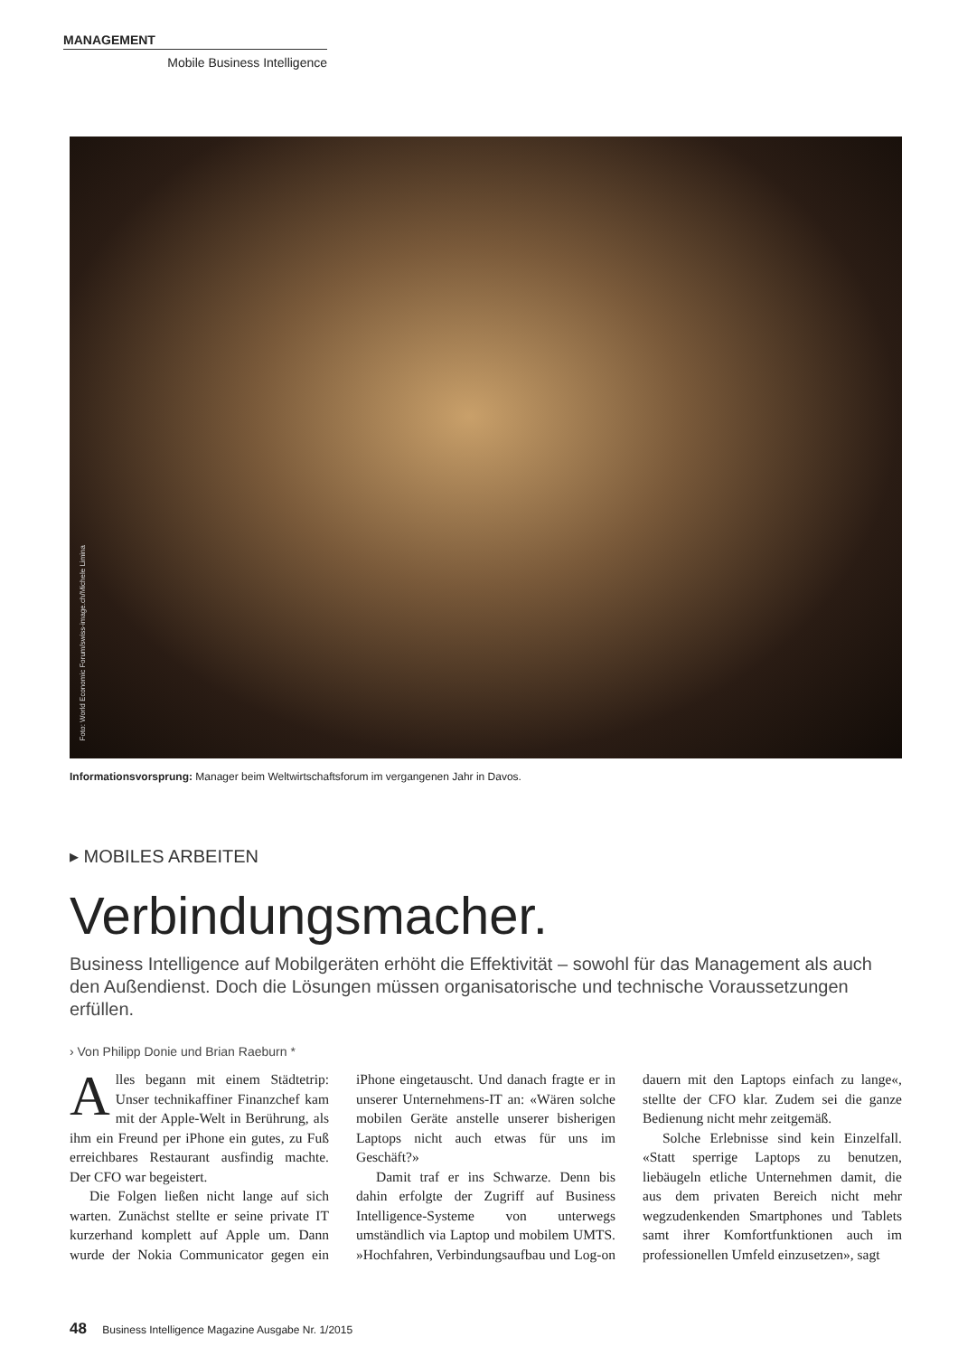MANAGEMENT
Mobile Business Intelligence
Foto: World Economic Forum/swiss-image.ch/Michele Limina
Informationsvorsprung: Manager beim Weltwirtschaftsforum im vergangenen Jahr in Davos.
▸ MOBILES ARBEITEN
Verbindungsmacher.
Business Intelligence auf Mobilgeräten erhöht die Effektivität – sowohl für das Management als auch den Außendienst. Doch die Lösungen müssen organisatorische und technische Voraussetzungen erfüllen.
› Von Philipp Donie und Brian Raeburn *
Alles begann mit einem Städtetrip: Unser technikaffiner Finanzchef kam mit der Apple-Welt in Berührung, als ihm ein Freund per iPhone ein gutes, zu Fuß erreichbares Restaurant ausfindig machte. Der CFO war begeistert.
Die Folgen ließen nicht lange auf sich warten. Zunächst stellte er seine private IT kurzerhand komplett auf Apple um. Dann wurde der Nokia Communicator gegen ein iPhone eingetauscht. Und danach fragte er in unserer Unternehmens-IT an: «Wären solche mobilen Geräte anstelle unserer bisherigen Laptops nicht auch etwas für uns im Geschäft?»
Damit traf er ins Schwarze. Denn bis dahin erfolgte der Zugriff auf Business Intelligence-Systeme von unterwegs umständlich via Laptop und mobilem UMTS. »Hochfahren, Verbindungsaufbau und Log-on dauern mit den Laptops einfach zu lange«, stellte der CFO klar. Zudem sei die ganze Bedienung nicht mehr zeitgemäß.
Solche Erlebnisse sind kein Einzelfall. «Statt sperrige Laptops zu benutzen, liebäugeln etliche Unternehmen damit, die aus dem privaten Bereich nicht mehr wegzudenkenden Smartphones und Tablets samt ihrer Komfortfunktionen auch im professionellen Umfeld einzusetzen», sagt
48 Business Intelligence Magazine Ausgabe Nr. 1/2015